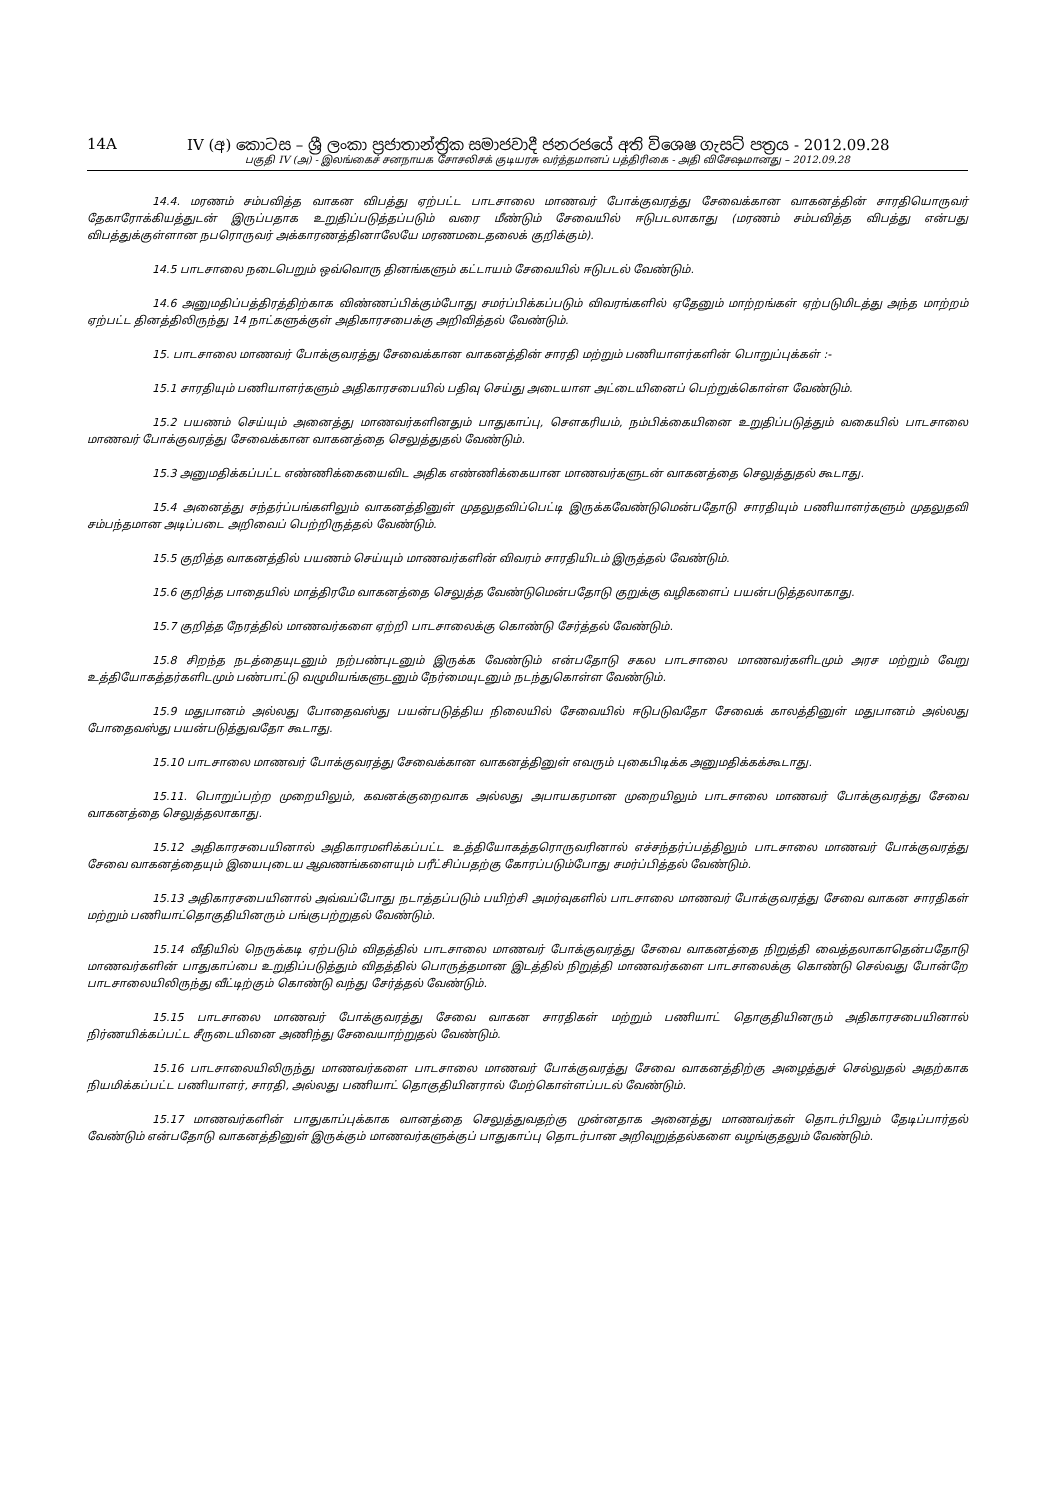14A IV (අ) කොටස – ශ්‍රී ලංකා ප්‍රජාතාන්ත්‍රික සමාජවාදී ජනරජයේ අති විශෙෂ ගැසට් පත්‍රය - 2012.09.28
பகுதி IV (அ) - இலங்கைச் சனநாயக சோசலிசக் குடியரசு வர்த்தமானப் பத்திரிகை - அதி விசேஷமானது – 2012.09.28
14.4. மரணம் சம்பவித்த வாகன விபத்து ஏற்பட்ட பாடசாலை மாணவர் போக்குவரத்து சேவைக்கான வாகனத்தின் சாரதியொருவர் தேகாரோக்கியத்துடன் இருப்பதாக உறுதிப்படுத்தப்படும் வரை மீண்டும் சேவையில் ஈடுபடலாகாது (மரணம் சம்பவித்த விபத்து என்பது விபத்துக்குள்ளான நபரொருவர் அக்காரணத்தினாலேயே மரணமடைதலைக் குறிக்கும்).
14.5 பாடசாலை நடைபெறும் ஒவ்வொரு தினங்களும் கட்டாயம் சேவையில் ஈடுபடல் வேண்டும்.
14.6 அனுமதிப்பத்திரத்திற்காக விண்ணப்பிக்கும்போது சமர்ப்பிக்கப்படும் விவரங்களில் ஏதேனும் மாற்றங்கள் ஏற்படுமிடத்து அந்த மாற்றம் ஏற்பட்ட தினத்திலிருந்து 14 நாட்களுக்குள் அதிகாரசபைக்கு அறிவித்தல் வேண்டும்.
15. பாடசாலை மாணவர் போக்குவரத்து சேவைக்கான வாகனத்தின் சாரதி மற்றும் பணியாளர்களின் பொறுப்புக்கள் :-
15.1 சாரதியும் பணியாளர்களும் அதிகாரசபையில் பதிவு செய்து அடையாள அட்டையினைப் பெற்றுக்கொள்ள வேண்டும்.
15.2 பயணம் செய்யும் அனைத்து மாணவர்களினதும் பாதுகாப்பு, சௌகரியம், நம்பிக்கையினை உறுதிப்படுத்தும் வகையில் பாடசாலை மாணவர் போக்குவரத்து சேவைக்கான வாகனத்தை செலுத்துதல் வேண்டும்.
15.3 அனுமதிக்கப்பட்ட எண்ணிக்கையைவிட அதிக எண்ணிக்கையான மாணவர்களுடன் வாகனத்தை செலுத்துதல் கூடாது.
15.4 அனைத்து சந்தர்ப்பங்களிலும் வாகனத்தினுள் முதலுதவிப்பெட்டி இருக்கவேண்டுமென்பதோடு சாரதியும் பணியாளர்களும் முதலுதவி சம்பந்தமான அடிப்படை அறிவைப் பெற்றிருத்தல் வேண்டும்.
15.5 குறித்த வாகனத்தில் பயணம் செய்யும் மாணவர்களின் விவரம் சாரதியிடம் இருத்தல் வேண்டும்.
15.6 குறித்த பாதையில் மாத்திரமே வாகனத்தை செலுத்த வேண்டுமென்பதோடு குறுக்கு வழிகளைப் பயன்படுத்தலாகாது.
15.7 குறித்த நேரத்தில் மாணவர்களை ஏற்றி பாடசாலைக்கு கொண்டு சேர்த்தல் வேண்டும்.
15.8 சிறந்த நடத்தையுடனும் நற்பண்புடனும் இருக்க வேண்டும் என்பதோடு சகல பாடசாலை மாணவர்களிடமும் அரச மற்றும் வேறு உத்தியோகத்தர்களிடமும் பண்பாட்டு வழுமியங்களுடனும் நேர்மையுடனும் நடந்துகொள்ள வேண்டும்.
15.9 மதுபானம் அல்லது போதைவஸ்து பயன்படுத்திய நிலையில் சேவையில் ஈடுபடுவதோ சேவைக் காலத்தினுள் மதுபானம் அல்லது போதைவஸ்து பயன்படுத்துவதோ கூடாது.
15.10 பாடசாலை மாணவர் போக்குவரத்து சேவைக்கான வாகனத்தினுள் எவரும் புகைபிடிக்க அனுமதிக்கக்கூடாது.
15.11. பொறுப்பற்ற முறையிலும், கவனக்குறைவாக அல்லது அபாயகரமான முறையிலும் பாடசாலை மாணவர் போக்குவரத்து சேவை வாகனத்தை செலுத்தலாகாது.
15.12 அதிகாரசபையினால் அதிகாரமளிக்கப்பட்ட உத்தியோகத்தரொருவரினால் எச்சந்தர்ப்பத்திலும் பாடசாலை மாணவர் போக்குவரத்து சேவை வாகனத்தையும் இயைபுடைய ஆவணங்களையும் பரீட்சிப்பதற்கு கோரப்படும்போது சமர்ப்பித்தல் வேண்டும்.
15.13 அதிகாரசபையினால் அவ்வப்போது நடாத்தப்படும் பயிற்சி அமர்வுகளில் பாடசாலை மாணவர் போக்குவரத்து சேவை வாகன சாரதிகள் மற்றும் பணியாட்தொகுதியினரும் பங்குபற்றுதல் வேண்டும்.
15.14 வீதியில் நெருக்கடி ஏற்படும் விதத்தில் பாடசாலை மாணவர் போக்குவரத்து சேவை வாகனத்தை நிறுத்தி வைத்தலாகாதென்பதோடு மாணவர்களின் பாதுகாப்பை உறுதிப்படுத்தும் விதத்தில் பொருத்தமான இடத்தில் நிறுத்தி மாணவர்களை பாடசாலைக்கு கொண்டு செல்வது போன்றே பாடசாலையிலிருந்து வீட்டிற்கும் கொண்டு வந்து சேர்த்தல் வேண்டும்.
15.15 பாடசாலை மாணவர் போக்குவரத்து சேவை வாகன சாரதிகள் மற்றும் பணியாட் தொகுதியினரும் அதிகாரசபையினால் நிர்ணயிக்கப்பட்ட சீருடையினை அணிந்து சேவையாற்றுதல் வேண்டும்.
15.16 பாடசாலையிலிருந்து மாணவர்களை பாடசாலை மாணவர் போக்குவரத்து சேவை வாகனத்திற்கு அழைத்துச் செல்லுதல் அதற்காக நியமிக்கப்பட்ட பணியாளர், சாரதி, அல்லது பணியாட் தொகுதியினரால் மேற்கொள்ளப்படல் வேண்டும்.
15.17 மாணவர்களின் பாதுகாப்புக்காக வானத்தை செலுத்துவதற்கு முன்னதாக அனைத்து மாணவர்கள் தொடர்பிலும் தேடிப்பார்தல் வேண்டும் என்பதோடு வாகனத்தினுள் இருக்கும் மாணவர்களுக்குப் பாதுகாப்பு தொடர்பான அறிவுறுத்தல்களை வழங்குதலும் வேண்டும்.